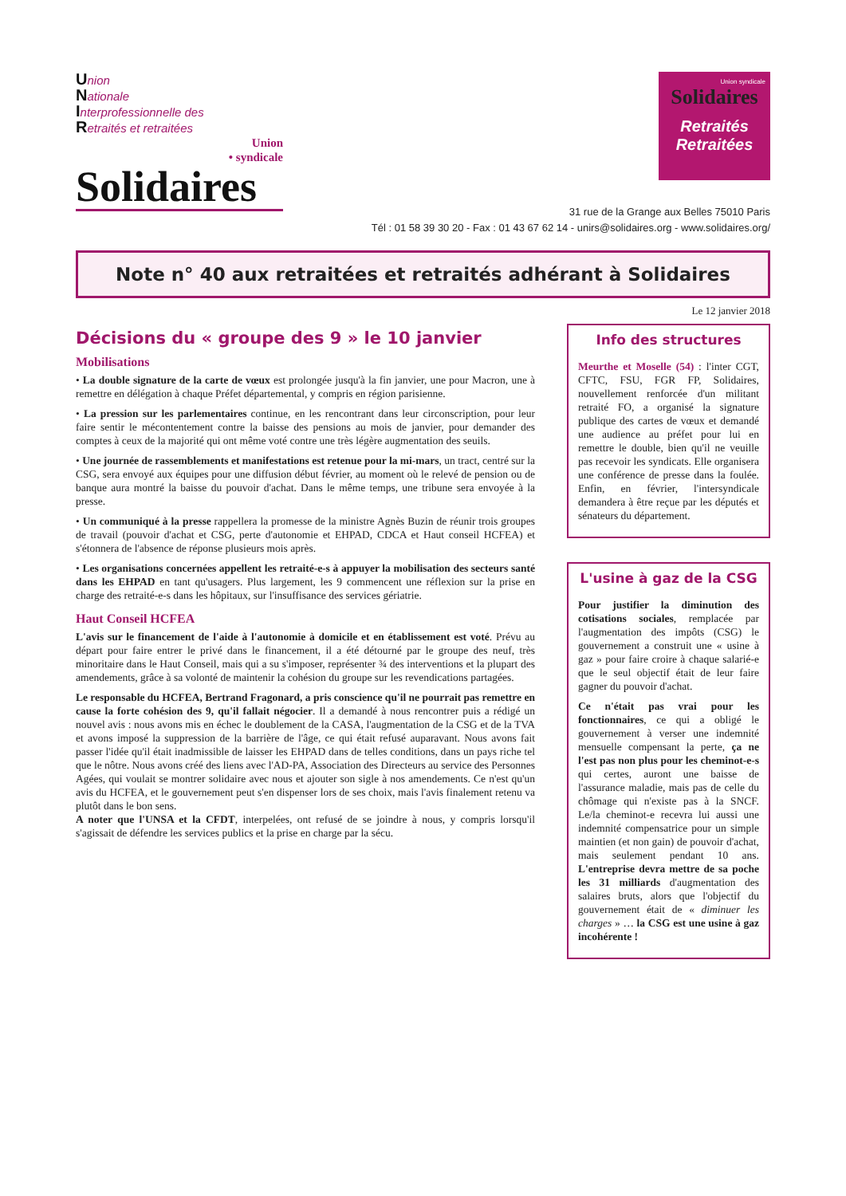Union
Nationale
Interprofessionnelle des
Retraités et retraitées
Union
• syndicale
Solidaires
Union syndicale
Solidaires
Retraités
Retraitées
31 rue de la Grange aux Belles 75010 Paris
Tél : 01 58 39 30 20 - Fax : 01 43 67 62 14 - unirs@solidaires.org - www.solidaires.org/
Note n° 40 aux retraitées et retraités adhérant à Solidaires
Le 12 janvier 2018
Décisions du « groupe des 9 » le 10 janvier
Mobilisations
• La double signature de la carte de vœux est prolongée jusqu'à la fin janvier, une pour Macron, une à remettre en délégation à chaque Préfet départemental, y compris en région parisienne.
• La pression sur les parlementaires continue, en les rencontrant dans leur circonscription, pour leur faire sentir le mécontentement contre la baisse des pensions au mois de janvier, pour demander des comptes à ceux de la majorité qui ont même voté contre une très légère augmentation des seuils.
• Une journée de rassemblements et manifestations est retenue pour la mi-mars, un tract, centré sur la CSG, sera envoyé aux équipes pour une diffusion début février, au moment où le relevé de pension ou de banque aura montré la baisse du pouvoir d'achat. Dans le même temps, une tribune sera envoyée à la presse.
• Un communiqué à la presse rappellera la promesse de la ministre Agnès Buzin de réunir trois groupes de travail (pouvoir d'achat et CSG, perte d'autonomie et EHPAD, CDCA et Haut conseil HCFEA) et s'étonnera de l'absence de réponse plusieurs mois après.
• Les organisations concernées appellent les retraité-e-s à appuyer la mobilisation des secteurs santé dans les EHPAD en tant qu'usagers. Plus largement, les 9 commencent une réflexion sur la prise en charge des retraité-e-s dans les hôpitaux, sur l'insuffisance des services gériatrie.
Haut Conseil HCFEA
L'avis sur le financement de l'aide à l'autonomie à domicile et en établissement est voté. Prévu au départ pour faire entrer le privé dans le financement, il a été détourné par le groupe des neuf, très minoritaire dans le Haut Conseil, mais qui a su s'imposer, représenter ¾ des interventions et la plupart des amendements, grâce à sa volonté de maintenir la cohésion du groupe sur les revendications partagées.
Le responsable du HCFEA, Bertrand Fragonard, a pris conscience qu'il ne pourrait pas remettre en cause la forte cohésion des 9, qu'il fallait négocier. Il a demandé à nous rencontrer puis a rédigé un nouvel avis : nous avons mis en échec le doublement de la CASA, l'augmentation de la CSG et de la TVA et avons imposé la suppression de la barrière de l'âge, ce qui était refusé auparavant. Nous avons fait passer l'idée qu'il était inadmissible de laisser les EHPAD dans de telles conditions, dans un pays riche tel que le nôtre. Nous avons créé des liens avec l'AD-PA, Association des Directeurs au service des Personnes Agées, qui voulait se montrer solidaire avec nous et ajouter son sigle à nos amendements. Ce n'est qu'un avis du HCFEA, et le gouvernement peut s'en dispenser lors de ses choix, mais l'avis finalement retenu va plutôt dans le bon sens.
A noter que l'UNSA et la CFDT, interpelées, ont refusé de se joindre à nous, y compris lorsqu'il s'agissait de défendre les services publics et la prise en charge par la sécu.
Info des structures
Meurthe et Moselle (54) : l'inter CGT, CFTC, FSU, FGR FP, Solidaires, nouvellement renforcée d'un militant retraité FO, a organisé la signature publique des cartes de vœux et demandé une audience au préfet pour lui en remettre le double, bien qu'il ne veuille pas recevoir les syndicats. Elle organisera une conférence de presse dans la foulée. Enfin, en février, l'intersyndicale demandera à être reçue par les députés et sénateurs du département.
L'usine à gaz de la CSG
Pour justifier la diminution des cotisations sociales, remplacée par l'augmentation des impôts (CSG) le gouvernement a construit une « usine à gaz » pour faire croire à chaque salarié-e que le seul objectif était de leur faire gagner du pouvoir d'achat.
Ce n'était pas vrai pour les fonctionnaires, ce qui a obligé le gouvernement à verser une indemnité mensuelle compensant la perte, ça ne l'est pas non plus pour les cheminot-e-s qui certes, auront une baisse de l'assurance maladie, mais pas de celle du chômage qui n'existe pas à la SNCF. Le/la cheminot-e recevra lui aussi une indemnité compensatrice pour un simple maintien (et non gain) de pouvoir d'achat, mais seulement pendant 10 ans. L'entreprise devra mettre de sa poche les 31 milliards d'augmentation des salaires bruts, alors que l'objectif du gouvernement était de « diminuer les charges » … la CSG est une usine à gaz incohérente !